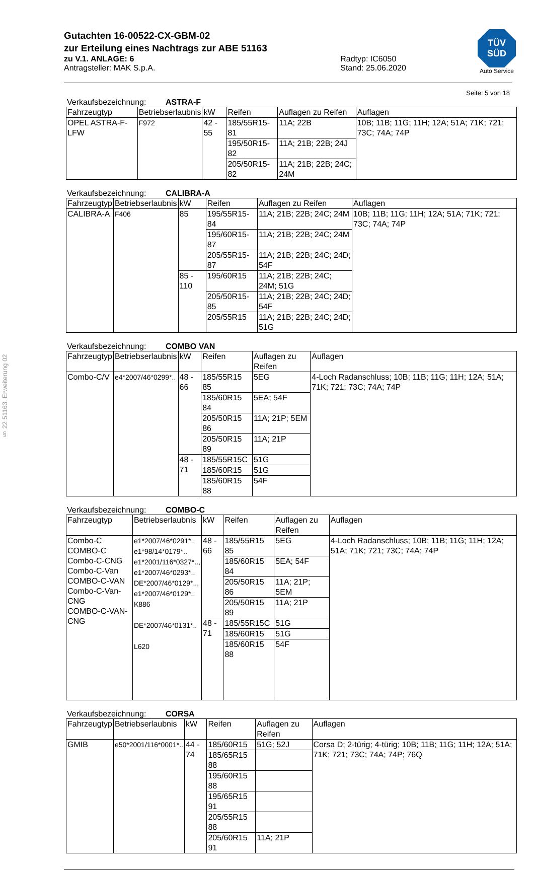§ 22 51163, Erweiterung 02
TÜV
SÜD
Auto Service
Gutachten 16-00522-CX-GBM-02
zur Erteilung eines Nachtrags zur ABE 51163
zu V.1. ANLAGE: 6
Antragsteller: MAK S.p.A.
Radtyp: IC6050
Stand: 25.06.2020
Seite: 5 von 18
Verkaufsbezeichnung: ASTRA-F
| Fahrzeugtyp | Betriebserlaubnis | kW | Reifen | Auflagen zu Reifen | Auflagen |
| --- | --- | --- | --- | --- | --- |
| OPEL ASTRA-F-LFW | F972 | 42 - 55 | 185/55R15-81 | 11A; 22B | 10B; 11B; 11G; 11H; 12A; 51A; 71K; 721; 73C; 74A; 74P |
| | | | 195/50R15-82 | 11A; 21B; 22B; 24J | |
| | | | 205/50R15-82 | 11A; 21B; 22B; 24C; 24M | |
Verkaufsbezeichnung: CALIBRA-A
| Fahrzeugtyp | Betriebserlaubnis | kW | Reifen | Auflagen zu Reifen | Auflagen |
| --- | --- | --- | --- | --- | --- |
| CALIBRA-A | F406 | 85 | 195/55R15-84 | 11A; 21B; 22B; 24C; 24M | 10B; 11B; 11G; 11H; 12A; 51A; 71K; 721; 73C; 74A; 74P |
| | | | 195/60R15-87 | 11A; 21B; 22B; 24C; 24M | |
| | | | 205/55R15-87 | 11A; 21B; 22B; 24C; 24D; 54F | |
| | | 85 - 110 | 195/60R15 | 11A; 21B; 22B; 24C; 24M; 51G | |
| | | | 205/50R15-85 | 11A; 21B; 22B; 24C; 24D; 54F | |
| | | | 205/55R15 | 11A; 21B; 22B; 24C; 24D; 51G | |
Verkaufsbezeichnung: COMBO VAN
| Fahrzeugtyp | Betriebserlaubnis | kW | Reifen | Auflagen zu Reifen | Auflagen |
| --- | --- | --- | --- | --- | --- |
| Combo-C/V | e4*2007/46*0299*.. | 48 - 66 | 185/55R15 85 | 5EG | 4-Loch Radanschluss; 10B; 11B; 11G; 11H; 12A; 51A; 71K; 721; 73C; 74A; 74P |
| | | | 185/60R15 84 | 5EA; 54F | |
| | | | 205/50R15 86 | 11A; 21P; 5EM | |
| | | | 205/50R15 89 | 11A; 21P | |
| | | 48 - 71 | 185/55R15C | 51G | |
| | | | 185/60R15 | 51G | |
| | | | 185/60R15 88 | 54F | |
Verkaufsbezeichnung: COMBO-C
| Fahrzeugtyp | Betriebserlaubnis | kW | Reifen | Auflagen zu Reifen | Auflagen |
| --- | --- | --- | --- | --- | --- |
| Combo-C COMBO-C Combo-C-CNG Combo-C-Van COMBO-C-VAN Combo-C-Van-CNG COMBO-C-VAN-CNG | e1*2007/46*0291*.. e1*98/14*0179*.. e1*2001/116*0327*.., e1*2007/46*0293*.. DE*2007/46*0129*.., e1*2007/46*0129*.. K886 DE*2007/46*0131*.. L620 | 48 - 66 | 185/55R15 85 | 5EG | 4-Loch Radanschluss; 10B; 11B; 11G; 11H; 12A; 51A; 71K; 721; 73C; 74A; 74P |
| | | | 185/60R15 84 | 5EA; 54F | |
| | | | 205/50R15 86 | 11A; 21P; 5EM | |
| | | | 205/50R15 89 | 11A; 21P | |
| | | 48 - 71 | 185/55R15C | 51G | |
| | | | 185/60R15 | 51G | |
| | | | 185/60R15 88 | 54F | |
Verkaufsbezeichnung: CORSA
| Fahrzeugtyp | Betriebserlaubnis | kW | Reifen | Auflagen zu Reifen | Auflagen |
| --- | --- | --- | --- | --- | --- |
| GMIB | e50*2001/116*0001*.. | 44 - 74 | 185/60R15 | 51G; 52J | Corsa D; 2-türig; 4-türig; 10B; 11B; 11G; 11H; 12A; 51A; 71K; 721; 73C; 74A; 74P; 76Q |
| | | | 185/65R15 88 | | |
| | | | 195/60R15 88 | | |
| | | | 195/65R15 91 | | |
| | | | 205/55R15 88 | | |
| | | | 205/60R15 91 | 11A; 21P | |